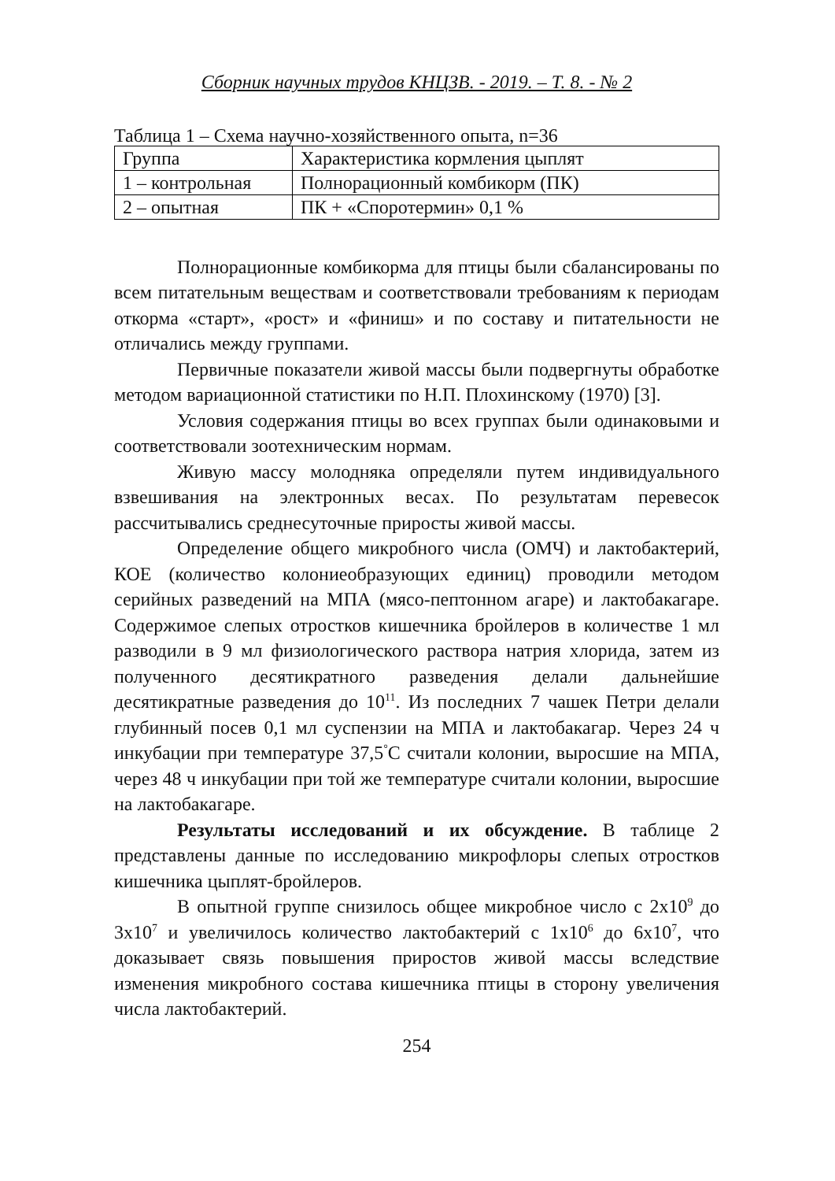Сборник научных трудов КНЦЗВ. - 2019. – Т. 8. - № 2
Таблица 1 – Схема научно-хозяйственного опыта, n=36
| Группа | Характеристика кормления цыплят |
| 1 – контрольная | Полнорационный комбикорм (ПК) |
| 2 – опытная | ПК + «Споротермин» 0,1 % |
Полнорационные комбикорма для птицы были сбалансированы по всем питательным веществам и соответствовали требованиям к периодам откорма «старт», «рост» и «финиш» и по составу и питательности не отличались между группами.
Первичные показатели живой массы были подвергнуты обработке методом вариационной статистики по Н.П. Плохинскому (1970) [3].
Условия содержания птицы во всех группах были одинаковыми и соответствовали зоотехническим нормам.
Живую массу молодняка определяли путем индивидуального взвешивания на электронных весах. По результатам перевесок рассчитывались среднесуточные приросты живой массы.
Определение общего микробного числа (ОМЧ) и лактобактерий, КОЕ (количество колониеобразующих единиц) проводили методом серийных разведений на МПА (мясо-пептонном агаре) и лактобакагаре. Содержимое слепых отростков кишечника бройлеров в количестве 1 мл разводили в 9 мл физиологического раствора натрия хлорида, затем из полученного десятикратного разведения делали дальнейшие десятикратные разведения до 10<sup>11</sup>. Из последних 7 чашек Петри делали глубинный посев 0,1 мл суспензии на МПА и лактобакагар. Через 24 ч инкубации при температуре 37,5<sup>°</sup>С считали колонии, выросшие на МПА, через 48 ч инкубации при той же температуре считали колонии, выросшие на лактобакагаре.
Результаты исследований и их обсуждение. В таблице 2 представлены данные по исследованию микрофлоры слепых отростков кишечника цыплят-бройлеров.
В опытной группе снизилось общее микробное число с 2х10<sup>9</sup> до 3х10<sup>7</sup> и увеличилось количество лактобактерий с 1х10<sup>6</sup> до 6х10<sup>7</sup>, что доказывает связь повышения приростов живой массы вследствие изменения микробного состава кишечника птицы в сторону увеличения числа лактобактерий.
254